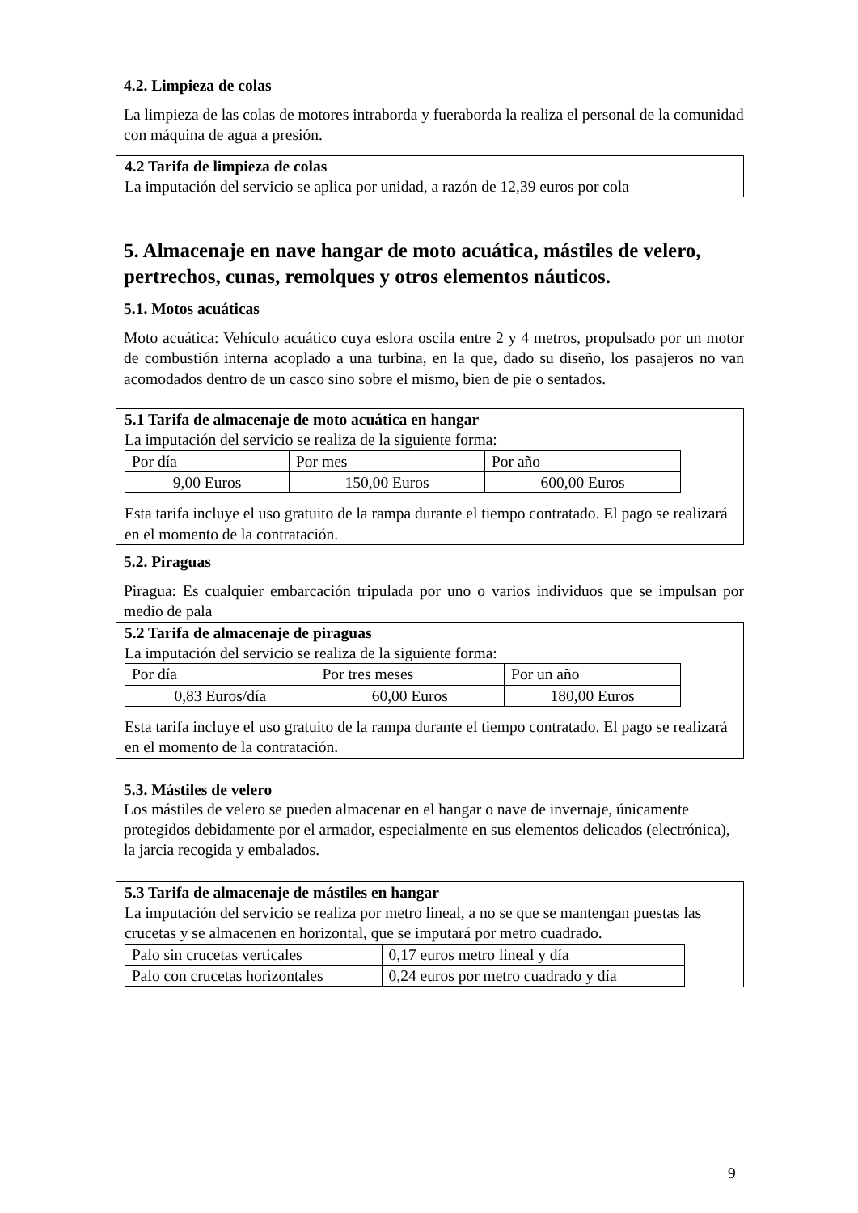4.2. Limpieza de colas
La limpieza de las colas de motores intraborda y fueraborda la realiza el personal de la comunidad con máquina de agua a presión.
4.2 Tarifa de limpieza de colas
La imputación del servicio se aplica por unidad, a razón de 12,39 euros por cola
5. Almacenaje en nave hangar de moto acuática, mástiles de velero, pertrechos, cunas, remolques y otros elementos náuticos.
5.1. Motos acuáticas
Moto acuática: Vehículo acuático cuya eslora oscila entre 2 y 4 metros, propulsado por un motor de combustión interna acoplado a una turbina, en la que, dado su diseño, los pasajeros no van acomodados dentro de un casco sino sobre el mismo, bien de pie o sentados.
5.1 Tarifa de almacenaje de moto acuática en hangar
La imputación del servicio se realiza de la siguiente forma:
| Por día | Por mes | Por año |
| 9,00 Euros | 150,00 Euros | 600,00 Euros |
Esta tarifa incluye el uso gratuito de la rampa durante el tiempo contratado. El pago se realizará en el momento de la contratación.
5.2. Piraguas
Piragua: Es cualquier embarcación tripulada por uno o varios individuos que se impulsan por medio de pala
5.2 Tarifa de almacenaje de piraguas
La imputación del servicio se realiza de la siguiente forma:
| Por día | Por tres meses | Por un año |
| 0,83 Euros/día | 60,00 Euros | 180,00 Euros |
Esta tarifa incluye el uso gratuito de la rampa durante el tiempo contratado. El pago se realizará en el momento de la contratación.
5.3. Mástiles de velero
Los mástiles de velero se pueden almacenar en el hangar o nave de invernaje, únicamente protegidos debidamente por el armador, especialmente en sus elementos delicados (electrónica), la jarcia recogida y embalados.
5.3 Tarifa de almacenaje de mástiles en hangar
La imputación del servicio se realiza por metro lineal, a no se que se mantengan puestas las crucetas y se almacenen en horizontal, que se imputará por metro cuadrado.
| Palo sin crucetas verticales | 0,17 euros metro lineal y día |
| Palo con crucetas horizontales | 0,24 euros por metro cuadrado y día |
9